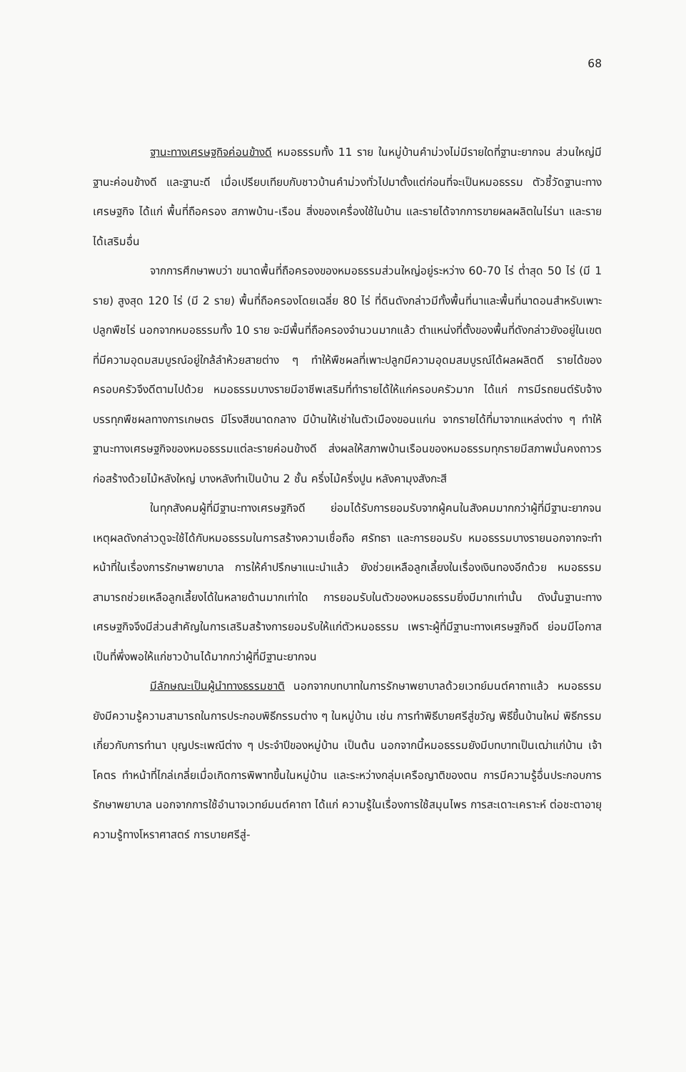68
ฐานะทางเศรษฐกิจค่อนข้างดี หมอธรรมทั้ง 11 ราย ในหมู่บ้านคำม่วงไม่มีรายใดที่ฐานะยากจน ส่วนใหญ่มีฐานะค่อนข้างดี และฐานะดี เมื่อเปรียบเทียบกับชาวบ้านคำม่วงทั่วไปมาตั้งแต่ก่อนที่จะเป็นหมอธรรม ตัวชี้วัดฐานะทางเศรษฐกิจ ได้แก่ พื้นที่ถือครอง สภาพบ้าน-เรือน สิ่งของเครื่องใช้ในบ้าน และรายได้จากการขายผลผลิตในไร่นา และรายได้เสริมอื่น
จากการศึกษาพบว่า ขนาดพื้นที่ถือครองของหมอธรรมส่วนใหญ่อยู่ระหว่าง 60-70 ไร่ ต่ำสุด 50 ไร่ (มี 1 ราย) สูงสุด 120 ไร่ (มี 2 ราย) พื้นที่ถือครองโดยเฉลี่ย 80 ไร่ ที่ดินดังกล่าวมีทั้งพื้นที่นาและพื้นที่นาดอนสำหรับเพาะปลูกพืชไร่ นอกจากหมอธรรมทั้ง 10 ราย จะมีพื้นที่ถือครองจำนวนมากแล้ว ตำแหน่งที่ตั้งของพื้นที่ดังกล่าวยังอยู่ในเขตที่มีความอุดมสมบูรณ์อยู่ใกล้ลำห้วยสายต่าง ๆ ทำให้พืชผลที่เพาะปลูกมีความอุดมสมบูรณ์ได้ผลผลิตดี รายได้ของครอบครัวจึงดีตามไปด้วย หมอธรรมบางรายมีอาชีพเสริมที่ทำรายได้ให้แก่ครอบครัวมาก ได้แก่ การมีรถยนต์รับจ้างบรรทุกพืชผลทางการเกษตร มีโรงสีขนาดกลาง มีบ้านให้เช่าในตัวเมืองขอนแก่น จากรายได้ที่มาจากแหล่งต่าง ๆ ทำให้ฐานะทางเศรษฐกิจของหมอธรรมแต่ละรายค่อนข้างดี ส่งผลให้สภาพบ้านเรือนของหมอธรรมทุกรายมีสภาพมั่นคงถาวร ก่อสร้างด้วยไม้หลังใหญ่ บางหลังทำเป็นบ้าน 2 ชั้น ครึ่งไม้ครึ่งปูน หลังคามุงสังกะสี
ในทุกสังคมผู้ที่มีฐานะทางเศรษฐกิจดี ย่อมได้รับการยอมรับจากผู้คนในสังคมมากกว่าผู้ที่มีฐานะยากจน เหตุผลดังกล่าวดูจะใช้ได้กับหมอธรรมในการสร้างความเชื่อถือ ศรัทธา และการยอมรับ หมอธรรมบางรายนอกจากจะทำหน้าที่ในเรื่องการรักษาพยาบาล การให้คำปรึกษาแนะนำแล้ว ยังช่วยเหลือลูกเลี้ยงในเรื่องเงินทองอีกด้วย หมอธรรมสามารถช่วยเหลือลูกเลี้ยงได้ในหลายด้านมากเท่าใด การยอมรับในตัวของหมอธรรมยิ่งมีมากเท่านั้น ดังนั้นฐานะทางเศรษฐกิจจึงมีส่วนสำคัญในการเสริมสร้างการยอมรับให้แก่ตัวหมอธรรม เพราะผู้ที่มีฐานะทางเศรษฐกิจดี ย่อมมีโอกาสเป็นที่พึ่งพอให้แก่ชาวบ้านได้มากกว่าผู้ที่มีฐานะยากจน
มีลักษณะเป็นผู้นำทางธรรมชาติ นอกจากบทบาทในการรักษาพยาบาลด้วยเวทย์มนต์คาถาแล้ว หมอธรรมยังมีความรู้ความสามารถในการประกอบพิธีกรรมต่าง ๆ ในหมู่บ้าน เช่น การทำพิธีบายศรีสู่ขวัญ พิธีขึ้นบ้านใหม่ พิธีกรรมเกี่ยวกับการทำนา บุญประเพณีต่าง ๆ ประจำปีของหมู่บ้าน เป็นต้น นอกจากนี้หมอธรรมยังมีบทบาทเป็นเฒ่าแก่บ้าน เจ้าโคตร ทำหน้าที่ไกล่เกลี่ยเมื่อเกิดการพิพาทขึ้นในหมู่บ้าน และระหว่างกลุ่มเครือญาติของตน การมีความรู้อื่นประกอบการรักษาพยาบาล นอกจากการใช้อำนาจเวทย์มนต์คาถา ได้แก่ ความรู้ในเรื่องการใช้สมุนไพร การสะเดาะเคราะห์ ต่อชะตาอายุ ความรู้ทางโหราศาสตร์ การบายศรีสู่-